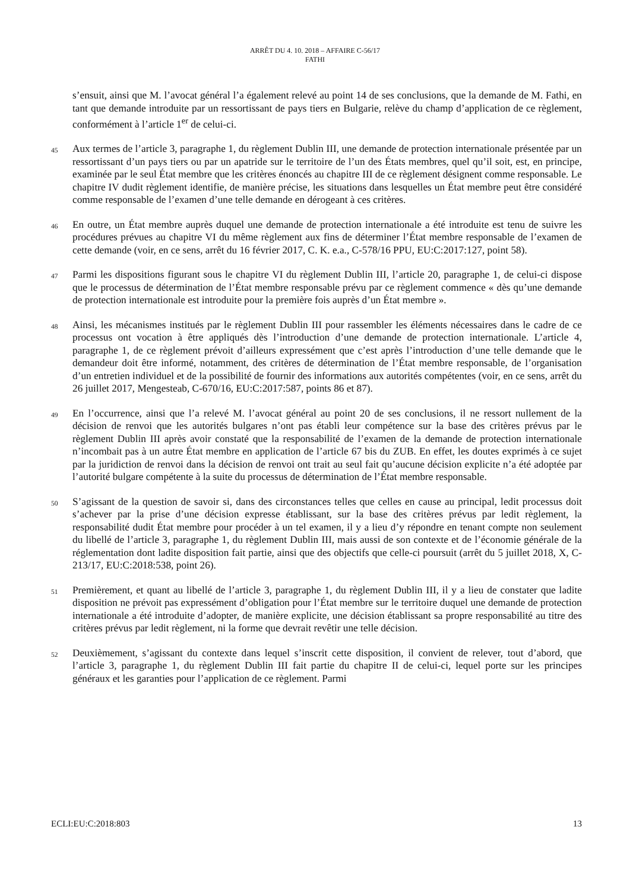ARRÊT DU 4. 10. 2018 – AFFAIRE C-56/17
FATHI
s’ensuit, ainsi que M. l’avocat général l’a également relevé au point 14 de ses conclusions, que la demande de M. Fathi, en tant que demande introduite par un ressortissant de pays tiers en Bulgarie, relève du champ d’application de ce règlement, conformément à l’article 1<sup>er</sup> de celui-ci.
45
Aux termes de l’article 3, paragraphe 1, du règlement Dublin III, une demande de protection internationale présentée par un ressortissant d’un pays tiers ou par un apatride sur le territoire de l’un des États membres, quel qu’il soit, est, en principe, examinée par le seul État membre que les critères énoncés au chapitre III de ce règlement désignent comme responsable. Le chapitre IV dudit règlement identifie, de manière précise, les situations dans lesquelles un État membre peut être considéré comme responsable de l’examen d’une telle demande en dérogeant à ces critères.
46
En outre, un État membre auprès duquel une demande de protection internationale a été introduite est tenu de suivre les procédures prévues au chapitre VI du même règlement aux fins de déterminer l’État membre responsable de l’examen de cette demande (voir, en ce sens, arrêt du 16 février 2017, C. K. e.a., C-578/16 PPU, EU:C:2017:127, point 58).
47
Parmi les dispositions figurant sous le chapitre VI du règlement Dublin III, l’article 20, paragraphe 1, de celui-ci dispose que le processus de détermination de l’État membre responsable prévu par ce règlement commence « dès qu’une demande de protection internationale est introduite pour la première fois auprès d’un État membre ».
48
Ainsi, les mécanismes institués par le règlement Dublin III pour rassembler les éléments nécessaires dans le cadre de ce processus ont vocation à être appliqués dès l’introduction d’une demande de protection internationale. L’article 4, paragraphe 1, de ce règlement prévoit d’ailleurs expressément que c’est après l’introduction d’une telle demande que le demandeur doit être informé, notamment, des critères de détermination de l’État membre responsable, de l’organisation d’un entretien individuel et de la possibilité de fournir des informations aux autorités compétentes (voir, en ce sens, arrêt du 26 juillet 2017, Mengesteab, C-670/16, EU:C:2017:587, points 86 et 87).
49
En l’occurrence, ainsi que l’a relevé M. l’avocat général au point 20 de ses conclusions, il ne ressort nullement de la décision de renvoi que les autorités bulgares n’ont pas établi leur compétence sur la base des critères prévus par le règlement Dublin III après avoir constaté que la responsabilité de l’examen de la demande de protection internationale n’incombait pas à un autre État membre en application de l’article 67 bis du ZUB. En effet, les doutes exprimés à ce sujet par la juridiction de renvoi dans la décision de renvoi ont trait au seul fait qu’aucune décision explicite n’a été adoptée par l’autorité bulgare compétente à la suite du processus de détermination de l’État membre responsable.
50
S’agissant de la question de savoir si, dans des circonstances telles que celles en cause au principal, ledit processus doit s’achever par la prise d’une décision expresse établissant, sur la base des critères prévus par ledit règlement, la responsabilité dudit État membre pour procéder à un tel examen, il y a lieu d’y répondre en tenant compte non seulement du libellé de l’article 3, paragraphe 1, du règlement Dublin III, mais aussi de son contexte et de l’économie générale de la réglementation dont ladite disposition fait partie, ainsi que des objectifs que celle-ci poursuit (arrêt du 5 juillet 2018, X, C-213/17, EU:C:2018:538, point 26).
51
Premièrement, et quant au libellé de l’article 3, paragraphe 1, du règlement Dublin III, il y a lieu de constater que ladite disposition ne prévoit pas expressément d’obligation pour l’État membre sur le territoire duquel une demande de protection internationale a été introduite d’adopter, de manière explicite, une décision établissant sa propre responsabilité au titre des critères prévus par ledit règlement, ni la forme que devrait revêtir une telle décision.
52
Deuxièmement, s’agissant du contexte dans lequel s’inscrit cette disposition, il convient de relever, tout d’abord, que l’article 3, paragraphe 1, du règlement Dublin III fait partie du chapitre II de celui-ci, lequel porte sur les principes généraux et les garanties pour l’application de ce règlement. Parmi
ECLI:EU:C:2018:803 13